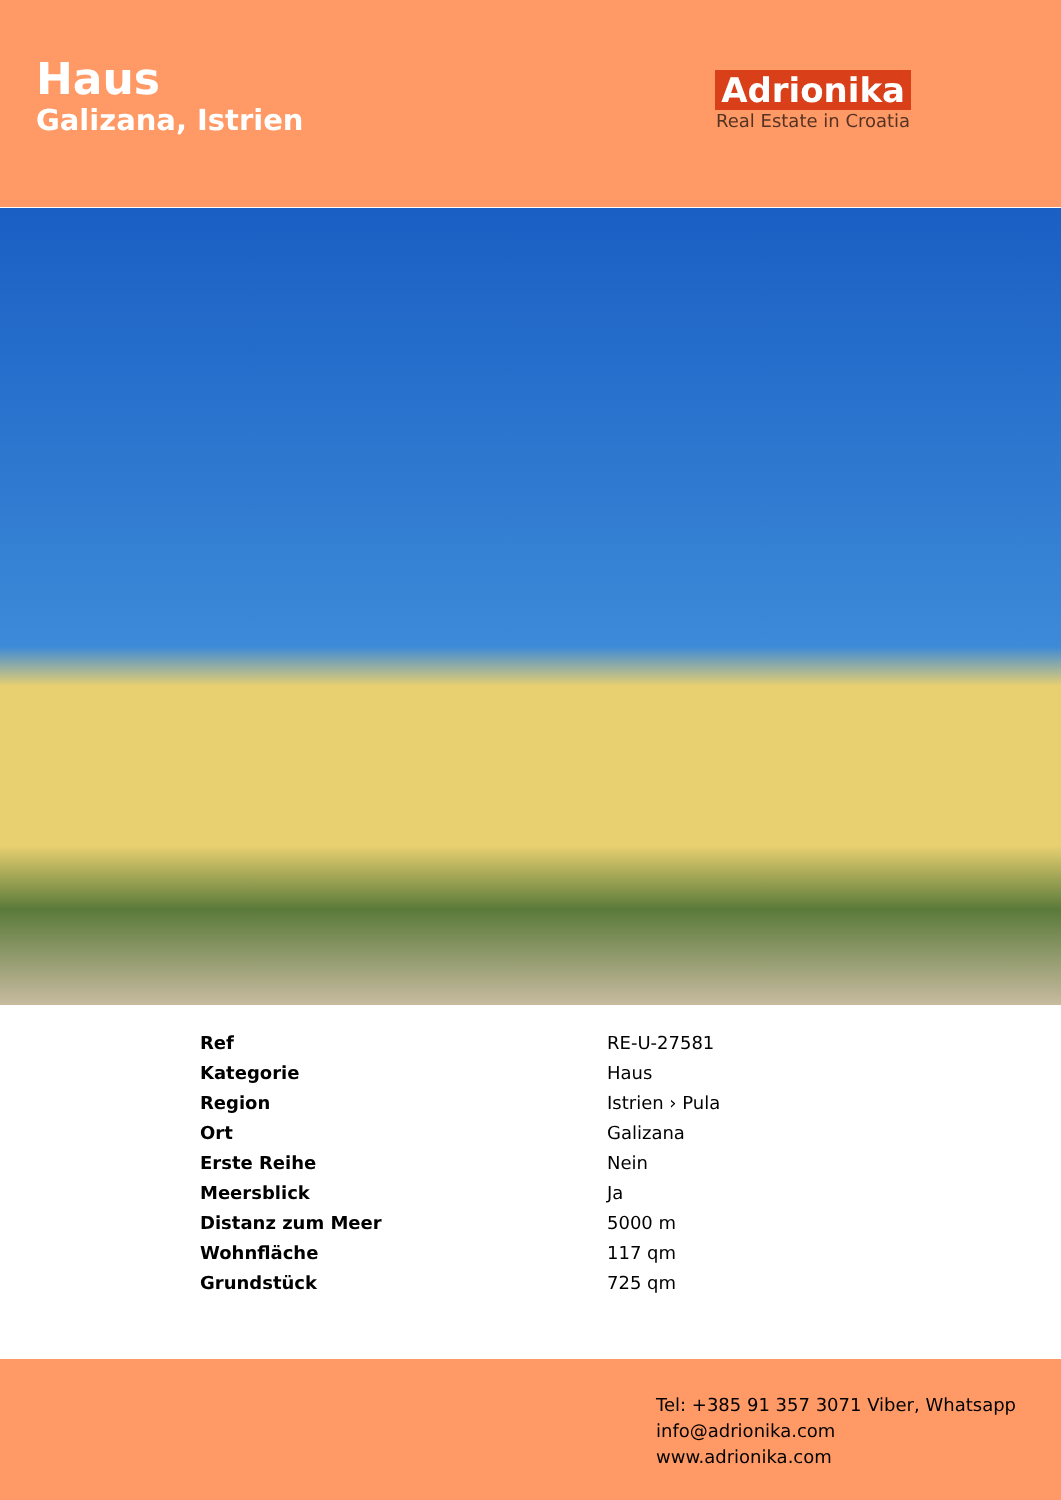Haus
Galizana, Istrien
Adrionika
Real Estate in Croatia
| Ref | RE-U-27581 |
| Kategorie | Haus |
| Region | Istrien › Pula |
| Ort | Galizana |
| Erste Reihe | Nein |
| Meersblick | Ja |
| Distanz zum Meer | 5000 m |
| Wohnfläche | 117 qm |
| Grundstück | 725 qm |
Tel: +385 91 357 3071 Viber, Whatsapp
info@adrionika.com
www.adrionika.com